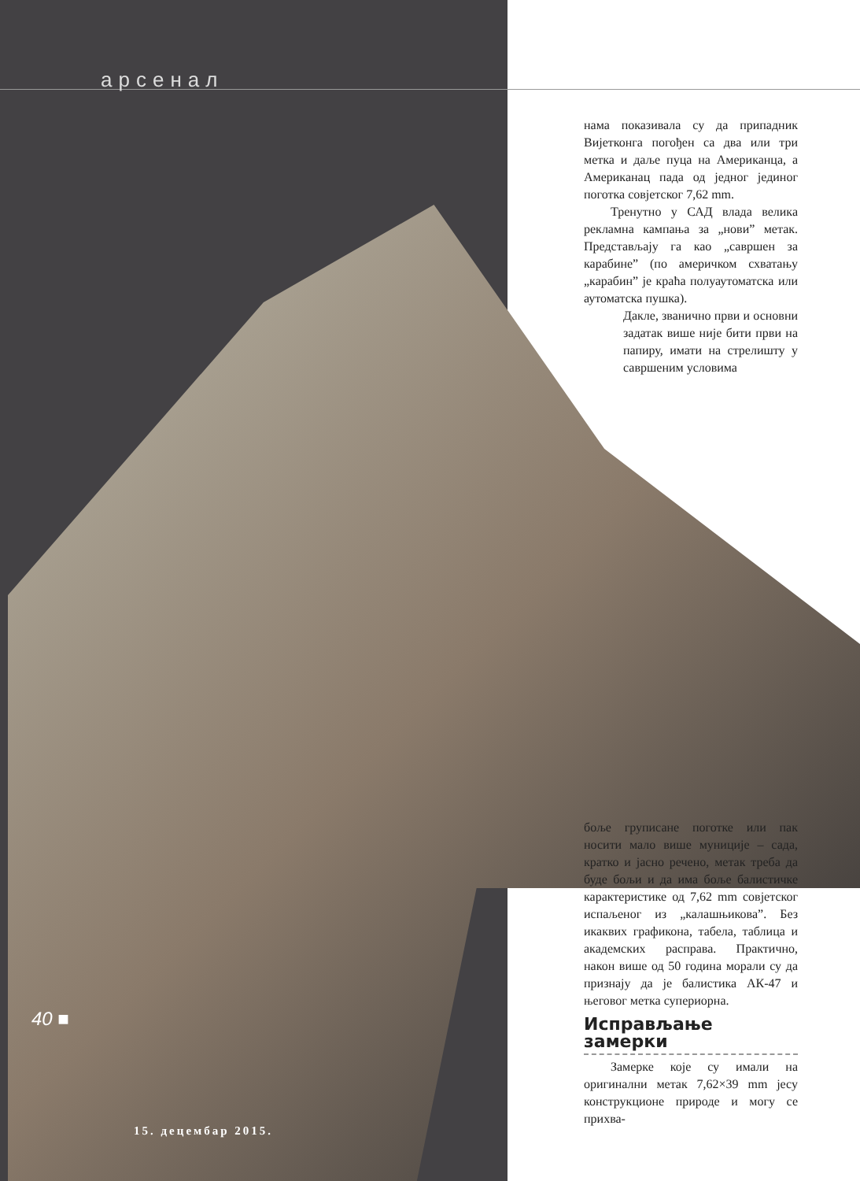арсенал
нама показивала су да припадник Вијетконга погођен са два или три метка и даље пуца на Американца, а Американац пада од једног јединог поготка совјетског 7,62 mm.
Тренутно у САД влада велика рекламна кампања за „нови” метак. Представљају га као „савршен за карабине” (по америчком схватању „карабин” је краћа полуаутоматска или аутоматска пушка).
Дакле, званично први и основни задатак више није бити први на папиру, имати на стрелишту у савршеним условима
боље груписане поготке или пак носити мало више муниције – сада, кратко и јасно речено, метак треба да буде бољи и да има боље балистичке карактеристике од 7,62 mm совјетског испаљеног из „калашњикова”. Без икаквих графикона, табела, таблица и академских расправа. Практично, након више од 50 година морали су да признају да је балистика АК-47 и његовог метка супериорна.
Исправљање замерки
Замерке које су имали на оригинални метак 7,62×39 mm јесу конструкционе природе и могу се прихва-
40 ■
15. децембар 2015.